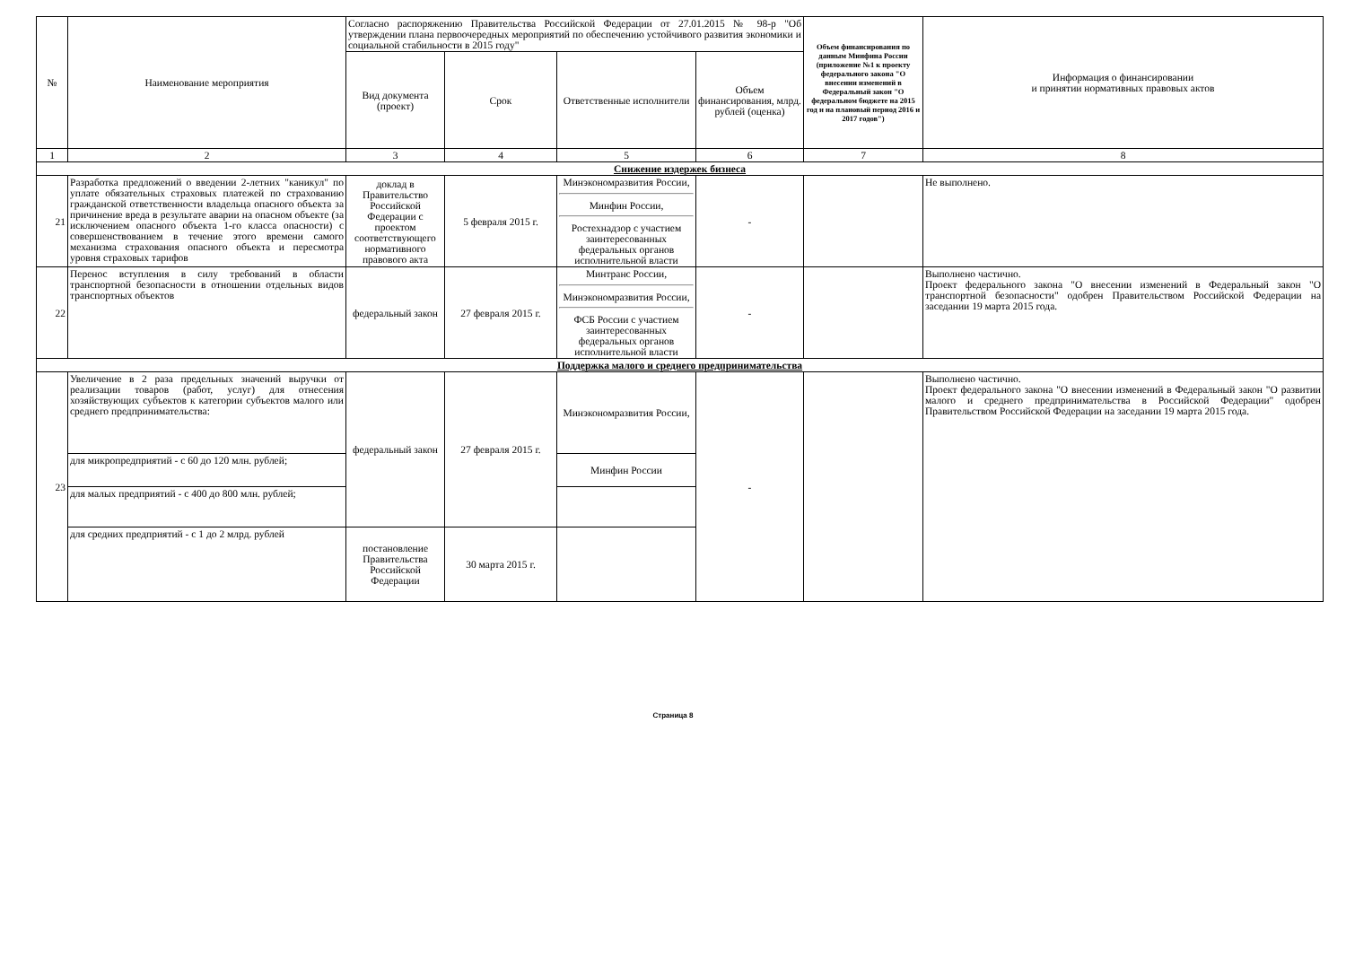| № | Наименование мероприятия | Согласно распоряжению Правительства Российской Федерации от 27.01.2015 № 98-р "Об утверждении плана первоочередных мероприятий по обеспечению устойчивого развития экономики и социальной стабильности в 2015 году" | | | | Объем финансирования по данным Минфина России (приложение №1 к проекту федерального закона "О внесении изменений в Федеральный закон "О федеральном бюджете на 2015 год и на плановый период 2016 и 2017 годов") | Информация о финансировании и принятии нормативных правовых актов |
| --- | --- | --- | --- | --- | --- | --- | --- |
| | | Вид документа (проект) | Срок | Ответственные исполнители | Объем финансирования, млрд. рублей (оценка) | | |
| 1 | 2 | 3 | 4 | 5 | 6 | 7 | 8 |
| Снижение издержек бизнеса | | | | | | | |
| 21 | Разработка предложений о введении 2-летних "каникул" по уплате обязательных страховых платежей по страхованию гражданской ответственности владельца опасного объекта за причинение вреда в результате аварии на опасном объекте (за исключением опасного объекта 1-го класса опасности) с совершенствованием в течение этого времени самого механизма страхования опасного объекта и пересмотра уровня страховых тарифов | доклад в Правительство Российской Федерации с проектом соответствующего нормативного правового акта | 5 февраля 2015 г. | Минэкономразвития России, Минфин России, Ростехнадзор с участием заинтересованных федеральных органов исполнительной власти | - | | Не выполнено. |
| 22 | Перенос вступления в силу требований в области транспортной безопасности в отношении отдельных видов транспортных объектов | федеральный закон | 27 февраля 2015 г. | Минтранс России, Минэкономразвития России, ФСБ России с участием заинтересованных федеральных органов исполнительной власти | - | | Выполнено частично. Проект федерального закона "О внесении изменений в Федеральный закон "О транспортной безопасности" одобрен Правительством Российской Федерации на заседании 19 марта 2015 года. |
| Поддержка малого и среднего предпринимательства | | | | | | | |
| 23 | Увеличение в 2 раза предельных значений выручки от реализации товаров (работ, услуг) для отнесения хозяйствующих субъектов к категории субъектов малого или среднего предпринимательства: | федеральный закон | 27 февраля 2015 г. | Минэкономразвития России, | - | | Выполнено частично. Проект федерального закона "О внесении изменений в Федеральный закон "О развитии малого и среднего предпринимательства в Российской Федерации" одобрен Правительством Российской Федерации на заседании 19 марта 2015 года. |
| | для микропредприятий - с 60 до 120 млн. рублей; | | | Минфин России | | | |
| | для малых предприятий - с 400 до 800 млн. рублей; | | | | | | |
| | для средних предприятий - с 1 до 2 млрд. рублей | постановление Правительства Российской Федерации | 30 марта 2015 г. | | | | |
Страница 8